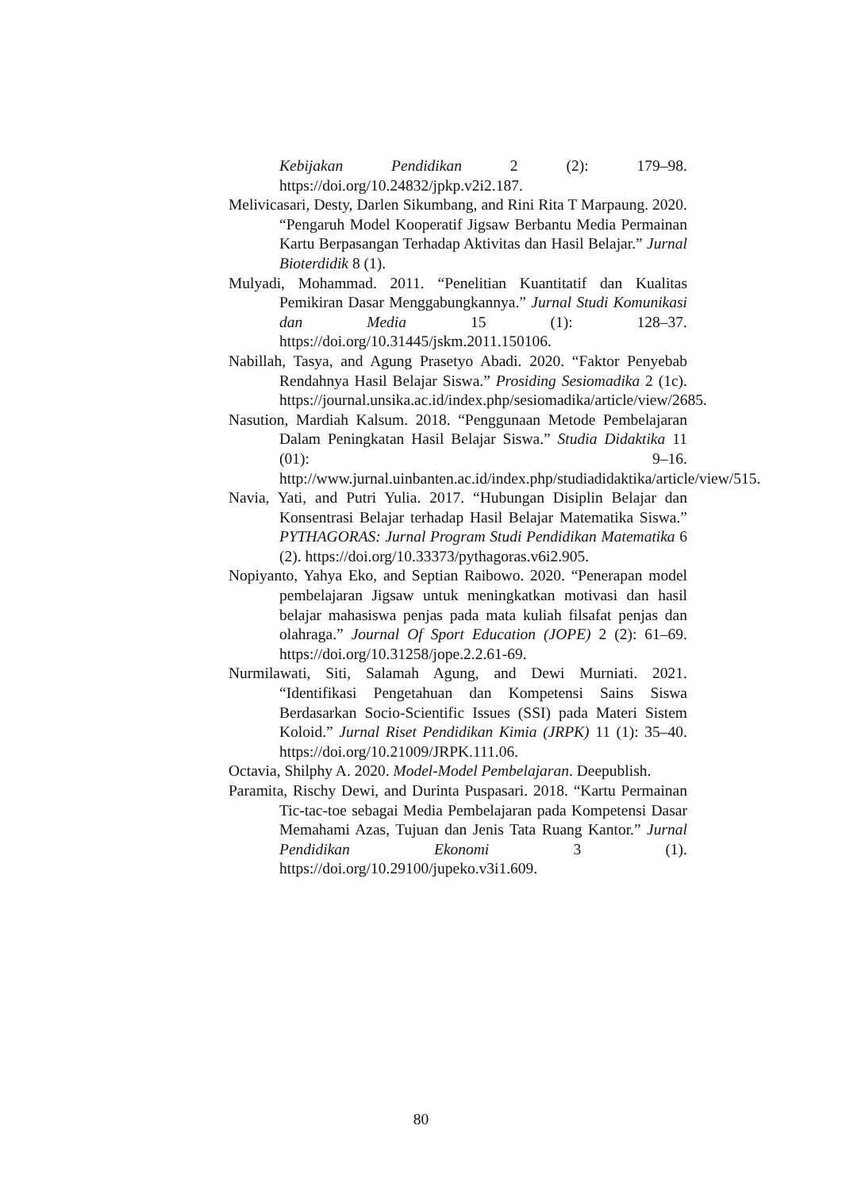Kebijakan Pendidikan 2 (2): 179–98. https://doi.org/10.24832/jpkp.v2i2.187.
Melivicasari, Desty, Darlen Sikumbang, and Rini Rita T Marpaung. 2020. “Pengaruh Model Kooperatif Jigsaw Berbantu Media Permainan Kartu Berpasangan Terhadap Aktivitas dan Hasil Belajar.” Jurnal Bioterdidik 8 (1).
Mulyadi, Mohammad. 2011. “Penelitian Kuantitatif dan Kualitas Pemikiran Dasar Menggabungkannya.” Jurnal Studi Komunikasi dan Media 15 (1): 128–37. https://doi.org/10.31445/jskm.2011.150106.
Nabillah, Tasya, and Agung Prasetyo Abadi. 2020. “Faktor Penyebab Rendahnya Hasil Belajar Siswa.” Prosiding Sesiomadika 2 (1c). https://journal.unsika.ac.id/index.php/sesiomadika/article/view/2685.
Nasution, Mardiah Kalsum. 2018. “Penggunaan Metode Pembelajaran Dalam Peningkatan Hasil Belajar Siswa.” Studia Didaktika 11 (01): 9–16. http://www.jurnal.uinbanten.ac.id/index.php/studiadidaktika/article/view/515.
Navia, Yati, and Putri Yulia. 2017. “Hubungan Disiplin Belajar dan Konsentrasi Belajar terhadap Hasil Belajar Matematika Siswa.” PYTHAGORAS: Jurnal Program Studi Pendidikan Matematika 6 (2). https://doi.org/10.33373/pythagoras.v6i2.905.
Nopiyanto, Yahya Eko, and Septian Raibowo. 2020. “Penerapan model pembelajaran Jigsaw untuk meningkatkan motivasi dan hasil belajar mahasiswa penjas pada mata kuliah filsafat penjas dan olahraga.” Journal Of Sport Education (JOPE) 2 (2): 61–69. https://doi.org/10.31258/jope.2.2.61-69.
Nurmilawati, Siti, Salamah Agung, and Dewi Murniati. 2021. “Identifikasi Pengetahuan dan Kompetensi Sains Siswa Berdasarkan Socio-Scientific Issues (SSI) pada Materi Sistem Koloid.” Jurnal Riset Pendidikan Kimia (JRPK) 11 (1): 35–40. https://doi.org/10.21009/JRPK.111.06.
Octavia, Shilphy A. 2020. Model-Model Pembelajaran. Deepublish.
Paramita, Rischy Dewi, and Durinta Puspasari. 2018. “Kartu Permainan Tic-tac-toe sebagai Media Pembelajaran pada Kompetensi Dasar Memahami Azas, Tujuan dan Jenis Tata Ruang Kantor.” Jurnal Pendidikan Ekonomi 3 (1). https://doi.org/10.29100/jupeko.v3i1.609.
80